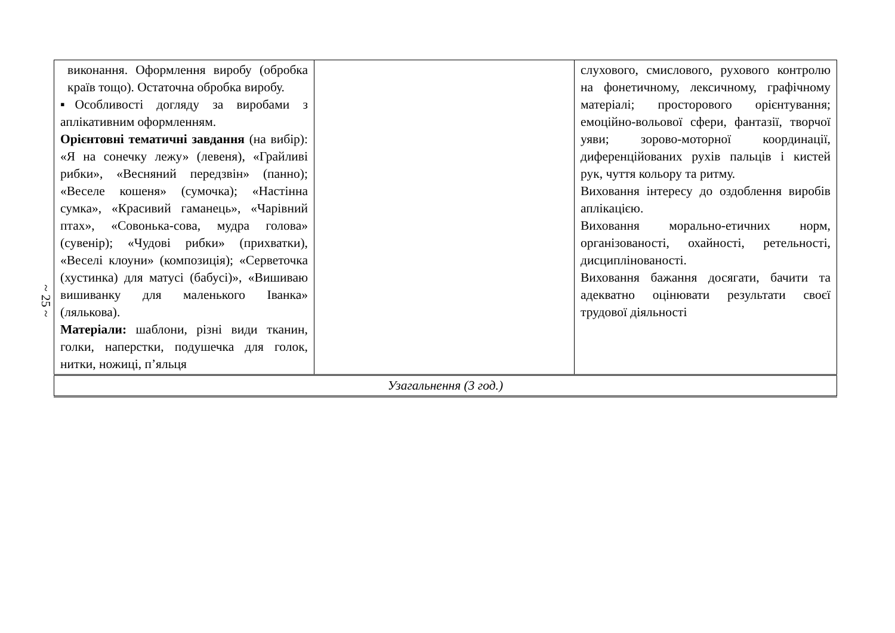~ 25 ~
| виконання. Оформлення виробу (обробка країв тощо). Остаточна обробка виробу. ▪Особливості догляду за виробами з аплікативним оформленням. Орієнтовні тематичні завдання (на вибір): «Я на сонечку лежу» (левеня), «Грайливі рибки», «Весняний передзвін» (панно); «Веселе кошеня» (сумочка); «Настінна сумка», «Красивий гаманець», «Чарівний птах», «Совонька-сова, мудра голова» (сувенір); «Чудові рибки» (прихватки), «Веселі клоуни» (композиція); «Серветочка (хустинка) для матусі (бабусі)», «Вишиваю вишиванку для маленького Іванка» (лялькова). Матеріали: шаблони, різні види тканин, голки, наперстки, подушечка для голок, нитки, ножиці, п’яльця | | слухового, смислового, рухового контролю на фонетичному, лексичному, графічному матеріалі; просторового орієнтування; емоційно-вольової сфери, фантазії, творчої уяви; зорово-моторної координації, диференційованих рухів пальців і кистей рук, чуття кольору та ритму. Виховання інтересу до оздоблення виробів аплікацією. Виховання морально-етичних норм, організованості, охайності, ретельності, дисциплінованості. Виховання бажання досягати, бачити та адекватно оцінювати результати своєї трудової діяльності |
| Узагальнення (3 год.) | | |